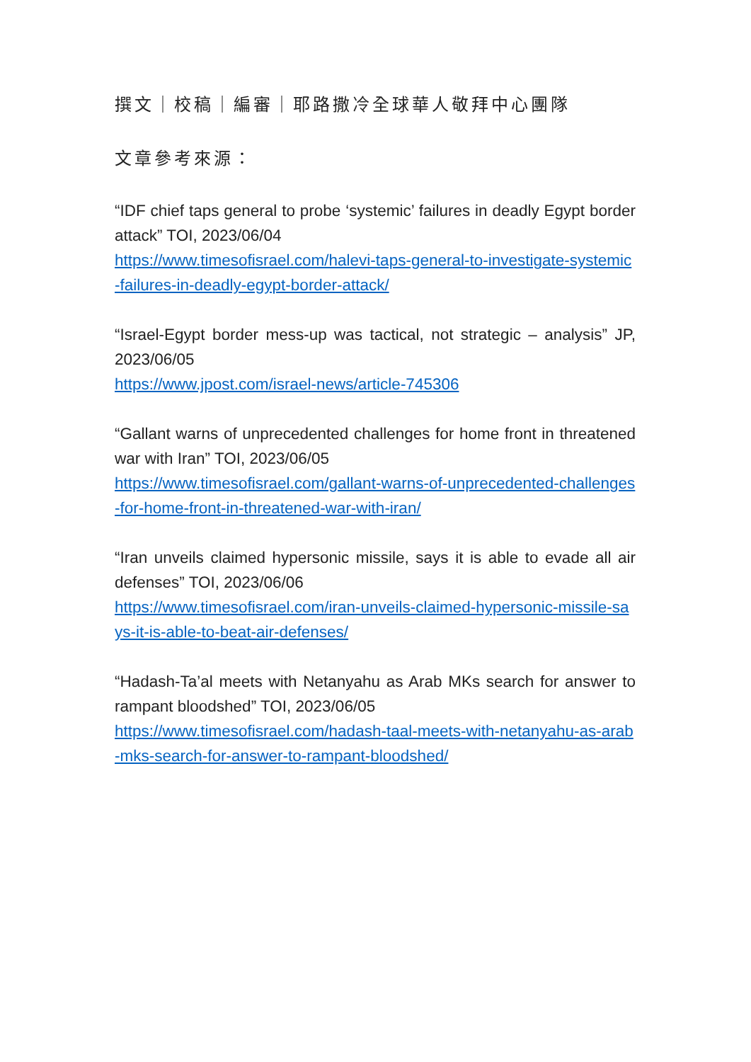撰文｜校稿｜編審｜耶路撒冷全球華人敬拜中心團隊
文章參考來源：
“IDF chief taps general to probe ‘systemic’ failures in deadly Egypt border attack” TOI, 2023/06/04
https://www.timesofisrael.com/halevi-taps-general-to-investigate-systemic-failures-in-deadly-egypt-border-attack/
“Israel-Egypt border mess-up was tactical, not strategic – analysis” JP, 2023/06/05
https://www.jpost.com/israel-news/article-745306
“Gallant warns of unprecedented challenges for home front in threatened war with Iran” TOI, 2023/06/05
https://www.timesofisrael.com/gallant-warns-of-unprecedented-challenges-for-home-front-in-threatened-war-with-iran/
“Iran unveils claimed hypersonic missile, says it is able to evade all air defenses” TOI, 2023/06/06
https://www.timesofisrael.com/iran-unveils-claimed-hypersonic-missile-says-it-is-able-to-beat-air-defenses/
“Hadash-Ta’al meets with Netanyahu as Arab MKs search for answer to rampant bloodshed” TOI, 2023/06/05
https://www.timesofisrael.com/hadash-taal-meets-with-netanyahu-as-arab-mks-search-for-answer-to-rampant-bloodshed/